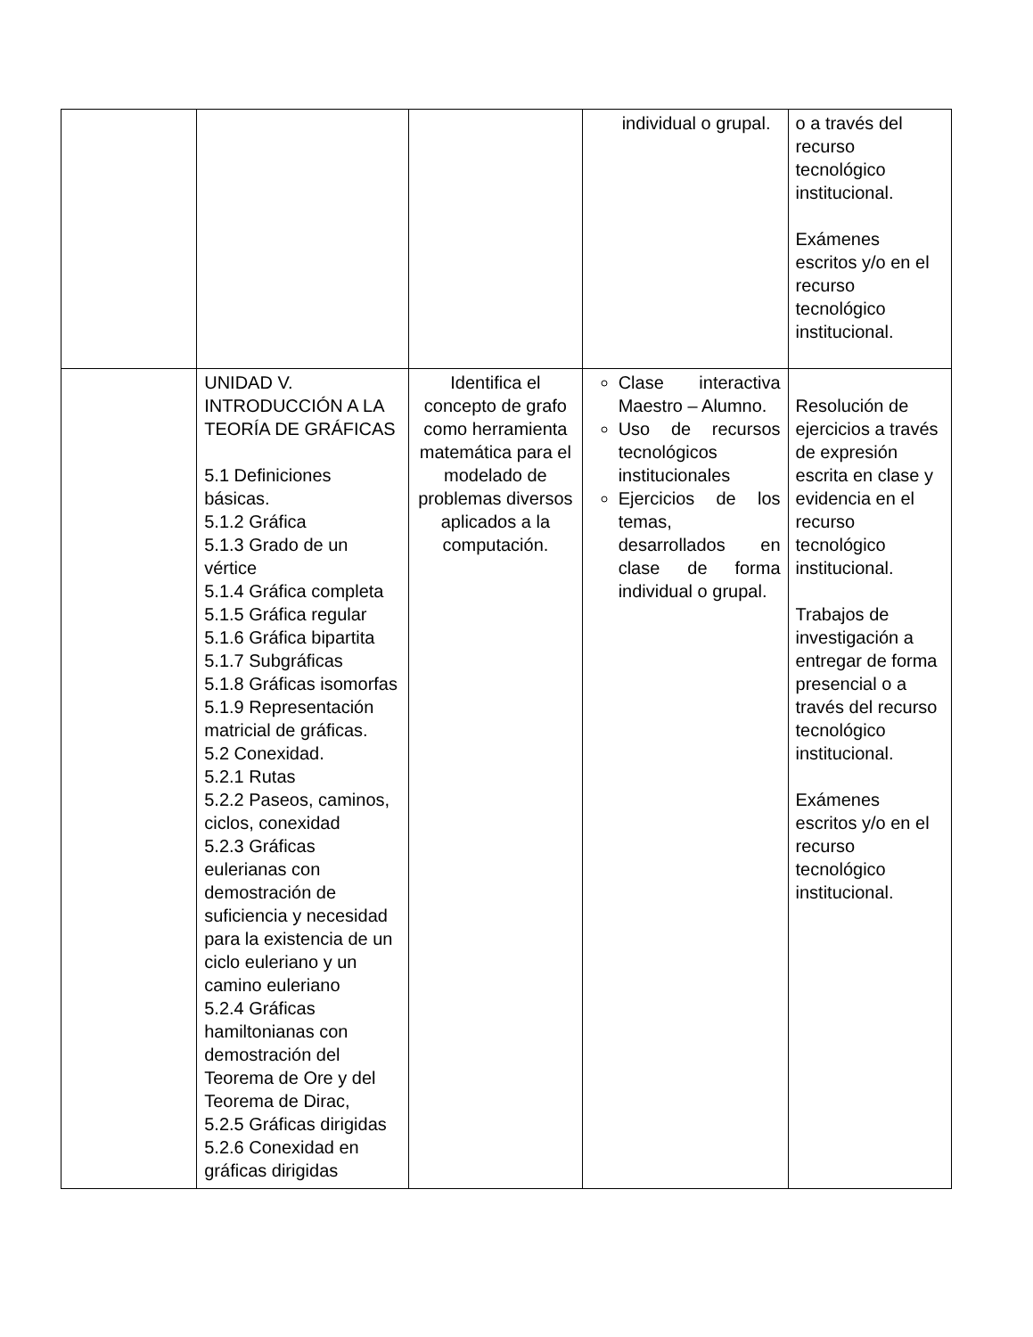| | | | individual o grupal. | o a través del recurso tecnológico institucional. Exámenes escritos y/o en el recurso tecnológico institucional. |
| | UNIDAD V. INTRODUCCIÓN A LA TEORÍA DE GRÁFICAS 5.1 Definiciones básicas. 5.1.2 Gráfica 5.1.3 Grado de un vértice 5.1.4 Gráfica completa 5.1.5 Gráfica regular 5.1.6 Gráfica bipartita 5.1.7 Subgráficas 5.1.8 Gráficas isomorfas 5.1.9 Representación matricial de gráficas. 5.2 Conexidad. 5.2.1 Rutas 5.2.2 Paseos, caminos, ciclos, conexidad 5.2.3 Gráficas eulerianas con demostración de suficiencia y necesidad para la existencia de un ciclo euleriano y un camino euleriano 5.2.4 Gráficas hamiltonianas con demostración del Teorema de Ore y del Teorema de Dirac, 5.2.5 Gráficas dirigidas 5.2.6 Conexidad en gráficas dirigidas | Identifica el concepto de grafo como herramienta matemática para el modelado de problemas diversos aplicados a la computación. | Clase interactiva Maestro – Alumno. Uso de recursos tecnológicos institucionales Ejercicios de los temas, desarrollados en clase de forma individual o grupal. | Resolución de ejercicios a través de expresión escrita en clase y evidencia en el recurso tecnológico institucional. Trabajos de investigación a entregar de forma presencial o a través del recurso tecnológico institucional. Exámenes escritos y/o en el recurso tecnológico institucional. |